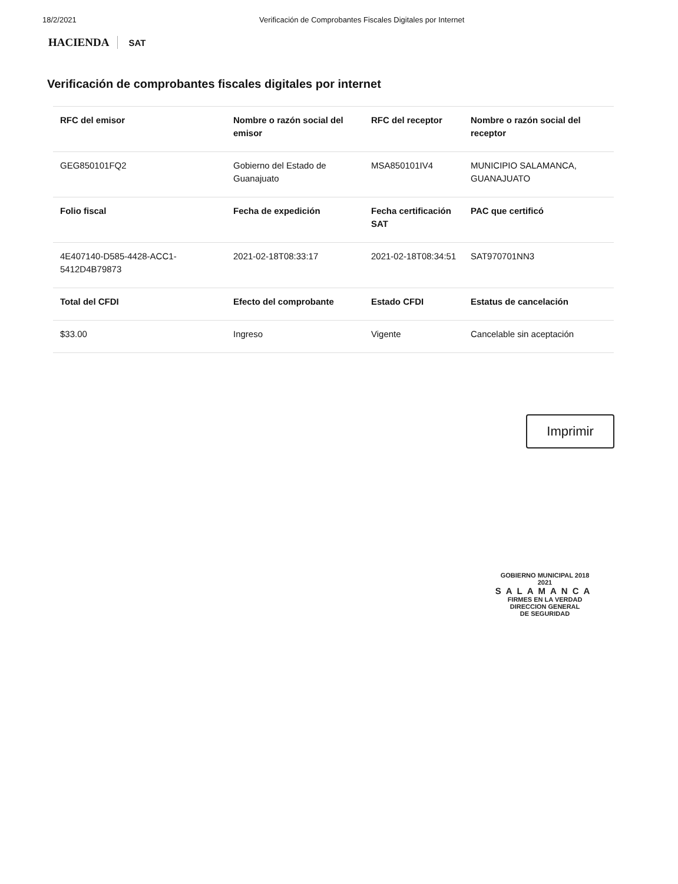18/2/2021 Verificación de Comprobantes Fiscales Digitales por Internet
HACIENDA SAT
Verificación de comprobantes fiscales digitales por internet
| RFC del emisor | Nombre o razón social del emisor | RFC del receptor | Nombre o razón social del receptor |
| --- | --- | --- | --- |
| GEG850101FQ2 | Gobierno del Estado de Guanajuato | MSA850101IV4 | MUNICIPIO SALAMANCA, GUANAJUATO |
| Folio fiscal | Fecha de expedición | Fecha certificación SAT | PAC que certificó |
| 4E407140-D585-4428-ACC1-5412D4B79873 | 2021-02-18T08:33:17 | 2021-02-18T08:34:51 | SAT970701NN3 |
| Total del CFDI | Efecto del comprobante | Estado CFDI | Estatus de cancelación |
| $33.00 | Ingreso | Vigente | Cancelable sin aceptación |
Imprimir
GOBIERNO MUNICIPAL 2018 2021
SALAMANCA
FIRMES EN LA VERDAD
DIRECCION GENERAL
DE SEGURIDAD